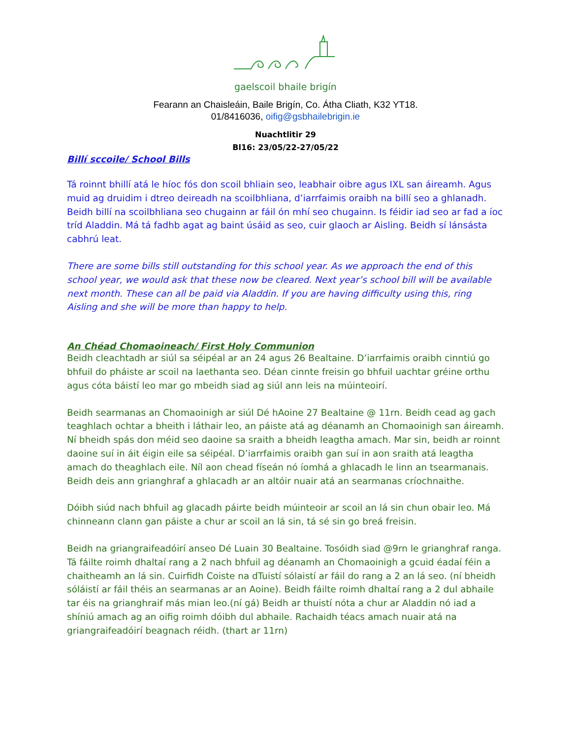gaelscoil bhaile brigín
Fearann an Chaisleáin, Baile Brigín, Co. Átha Cliath, K32 YT18.
01/8416036, oifig@gsbhailebrigin.ie
Nuachtlitir 29
Bl16: 23/05/22-27/05/22
Billí sccoile/ School Bills
Tá roinnt bhillí atá le híoc fós don scoil bhliain seo, leabhair oibre agus IXL san áireamh. Agus muid ag druidim i dtreo deireadh na scoilbhliana, d’iarrfaimis oraibh na billí seo a ghlanadh. Beidh billí na scoilbhliana seo chugainn ar fáil ón mhí seo chugainn. Is féidir iad seo ar fad a íoc tríd Aladdin. Má tá fadhb agat ag baint úsáid as seo, cuir glaoch ar Aisling. Beidh sí lánsásta cabhrú leat.
There are some bills still outstanding for this school year. As we approach the end of this school year, we would ask that these now be cleared. Next year’s school bill will be available next month. These can all be paid via Aladdin. If you are having difficulty using this, ring Aisling and she will be more than happy to help.
An Chéad Chomaoineach/ First Holy Communion
Beidh cleachtadh ar siúl sa séipéal ar an 24 agus 26 Bealtaine. D’iarrfaimis oraibh cinntiú go bhfuil do pháiste ar scoil na laethanta seo. Déan cinnte freisin go bhfuil uachtar gréine orthu agus cóta báistí leo mar go mbeidh siad ag siúl ann leis na múinteoirí.
Beidh searmanas an Chomaoinigh ar siúl Dé hAoine 27 Bealtaine @ 11rn. Beidh cead ag gach teaghlach ochtar a bheith i láthair leo, an páiste atá ag déanamh an Chomaoinigh san áireamh. Ní bheidh spás don méid seo daoine sa sraith a bheidh leagtha amach. Mar sin, beidh ar roinnt daoine suí in áit éigin eile sa séipéal. D’iarrfaimis oraibh gan suí in aon sraith atá leagtha amach do theaghlach eile. Níl aon chead físeán nó íomhá a ghlacadh le linn an tsearmanais. Beidh deis ann grianghraf a ghlacadh ar an altóir nuair atá an searmanas críochnaithe.
Dóibh siúd nach bhfuil ag glacadh páirte beidh múinteoir ar scoil an lá sin chun obair leo. Má chinneann clann gan páiste a chur ar scoil an lá sin, tá sé sin go breá freisin.
Beidh na griangraifeadóirí anseo Dé Luain 30 Bealtaine. Tosóidh siad @9rn le grianghraf ranga. Tá fáilte roimh dhaltaí rang a 2 nach bhfuil ag déanamh an Chomaoinigh a gcuid éadaí féin a chaitheamh an lá sin. Cuirfidh Coiste na dTuistí sólaistí ar fáil do rang a 2 an lá seo. (ní bheidh sóláistí ar fáil théis an searmanas ar an Aoine). Beidh fáilte roimh dhaltaí rang a 2 dul abhaile tar éis na grianghraif más mian leo.(ní gá) Beidh ar thuistí nóta a chur ar Aladdin nó iad a shíniú amach ag an oifig roimh dóibh dul abhaile. Rachaidh téacs amach nuair atá na griangraifeadóirí beagnach réidh. (thart ar 11rn)